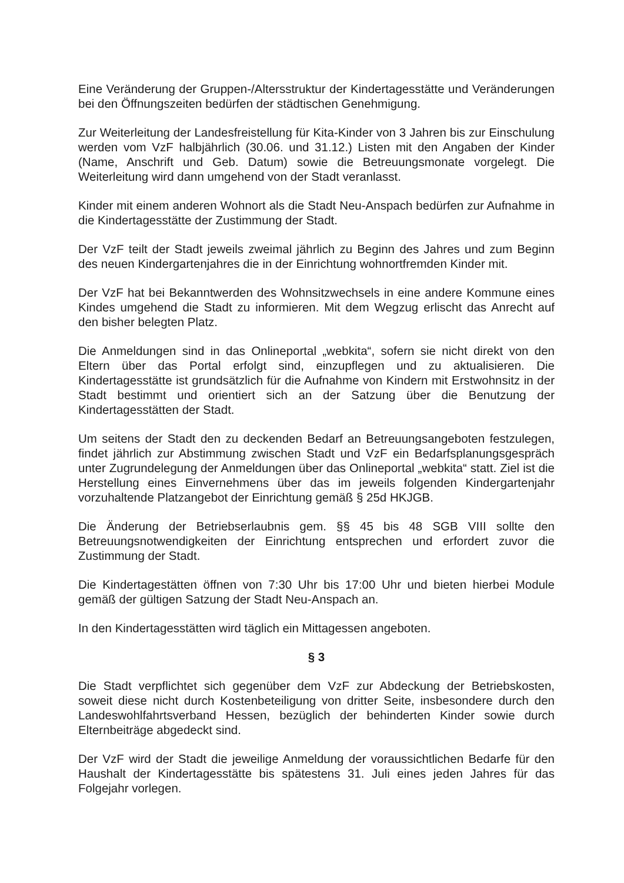Eine Veränderung der Gruppen-/Altersstruktur der Kindertagesstätte und Veränderungen bei den Öffnungszeiten bedürfen der städtischen Genehmigung.
Zur Weiterleitung der Landesfreistellung für Kita-Kinder von 3 Jahren bis zur Einschulung werden vom VzF halbjährlich (30.06. und 31.12.) Listen mit den Angaben der Kinder (Name, Anschrift und Geb. Datum) sowie die Betreuungsmonate vorgelegt. Die Weiterleitung wird dann umgehend von der Stadt veranlasst.
Kinder mit einem anderen Wohnort als die Stadt Neu-Anspach bedürfen zur Aufnahme in die Kindertagesstätte der Zustimmung der Stadt.
Der VzF teilt der Stadt jeweils zweimal jährlich zu Beginn des Jahres und zum Beginn des neuen Kindergartenjahres die in der Einrichtung wohnortfremden Kinder mit.
Der VzF hat bei Bekanntwerden des Wohnsitzwechsels in eine andere Kommune eines Kindes umgehend die Stadt zu informieren. Mit dem Wegzug erlischt das Anrecht auf den bisher belegten Platz.
Die Anmeldungen sind in das Onlineportal „webkita“, sofern sie nicht direkt von den Eltern über das Portal erfolgt sind, einzupflegen und zu aktualisieren. Die Kindertagesstätte ist grundsätzlich für die Aufnahme von Kindern mit Erstwohnsitz in der Stadt bestimmt und orientiert sich an der Satzung über die Benutzung der Kindertagesstätten der Stadt.
Um seitens der Stadt den zu deckenden Bedarf an Betreuungsangeboten festzulegen, findet jährlich zur Abstimmung zwischen Stadt und VzF ein Bedarfsplanungsgespräch unter Zugrundelegung der Anmeldungen über das Onlineportal „webkita“ statt. Ziel ist die Herstellung eines Einvernehmens über das im jeweils folgenden Kindergartenjahr vorzuhaltende Platzangebot der Einrichtung gemäß § 25d HKJGB.
Die Änderung der Betriebserlaubnis gem. §§ 45 bis 48 SGB VIII sollte den Betreuungsnotwendigkeiten der Einrichtung entsprechen und erfordert zuvor die Zustimmung der Stadt.
Die Kindertagestätten öffnen von 7:30 Uhr bis 17:00 Uhr und bieten hierbei Module gemäß der gültigen Satzung der Stadt Neu-Anspach an.
In den Kindertagesstätten wird täglich ein Mittagessen angeboten.
§ 3
Die Stadt verpflichtet sich gegenüber dem VzF zur Abdeckung der Betriebskosten, soweit diese nicht durch Kostenbeteiligung von dritter Seite, insbesondere durch den Landeswohlfahrtsverband Hessen, bezüglich der behinderten Kinder sowie durch Elternbeiträge abgedeckt sind.
Der VzF wird der Stadt die jeweilige Anmeldung der voraussichtlichen Bedarfe für den Haushalt der Kindertagesstätte bis spätestens 31. Juli eines jeden Jahres für das Folgejahr vorlegen.